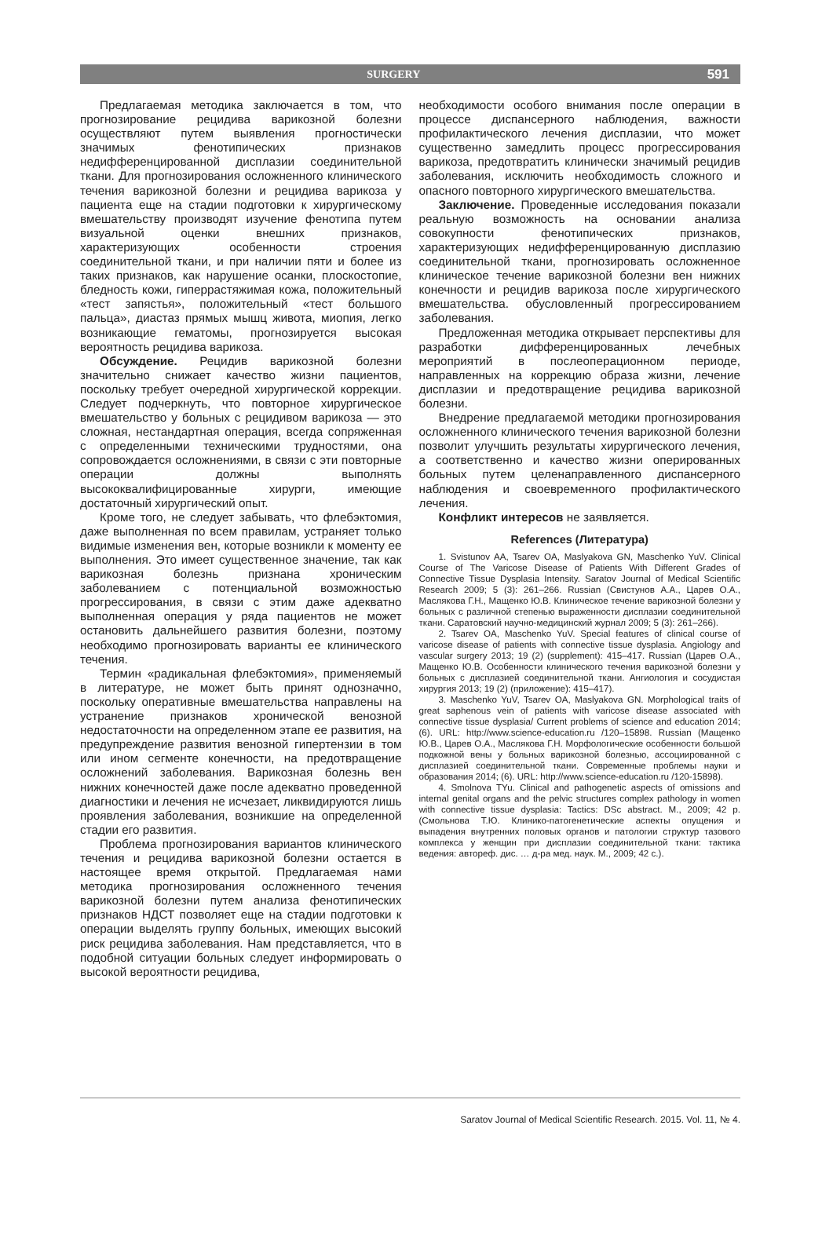SURGERY 591
Предлагаемая методика заключается в том, что прогнозирование рецидива варикозной болезни осуществляют путем выявления прогностически значимых фенотипических признаков недифференцированной дисплазии соединительной ткани. Для прогнозирования осложненного клинического течения варикозной болезни и рецидива варикоза у пациента еще на стадии подготовки к хирургическому вмешательству производят изучение фенотипа путем визуальной оценки внешних признаков, характеризующих особенности строения соединительной ткани, и при наличии пяти и более из таких признаков, как нарушение осанки, плоскостопие, бледность кожи, гиперрастяжимая кожа, положительный «тест запястья», положительный «тест большого пальца», диастаз прямых мышц живота, миопия, легко возникающие гематомы, прогнозируется высокая вероятность рецидива варикоза.
Обсуждение. Рецидив варикозной болезни значительно снижает качество жизни пациентов, поскольку требует очередной хирургической коррекции. Следует подчеркнуть, что повторное хирургическое вмешательство у больных с рецидивом варикоза — это сложная, нестандартная операция, всегда сопряженная с определенными техническими трудностями, она сопровождается осложнениями, в связи с эти повторные операции должны выполнять высококвалифицированные хирурги, имеющие достаточный хирургический опыт.
Кроме того, не следует забывать, что флебэктомия, даже выполненная по всем правилам, устраняет только видимые изменения вен, которые возникли к моменту ее выполнения. Это имеет существенное значение, так как варикозная болезнь признана хроническим заболеванием с потенциальной возможностью прогрессирования, в связи с этим даже адекватно выполненная операция у ряда пациентов не может остановить дальнейшего развития болезни, поэтому необходимо прогнозировать варианты ее клинического течения.
Термин «радикальная флебэктомия», применяемый в литературе, не может быть принят однозначно, поскольку оперативные вмешательства направлены на устранение признаков хронической венозной недостаточности на определенном этапе ее развития, на предупреждение развития венозной гипертензии в том или ином сегменте конечности, на предотвращение осложнений заболевания. Варикозная болезнь вен нижних конечностей даже после адекватно проведенной диагностики и лечения не исчезает, ликвидируются лишь проявления заболевания, возникшие на определенной стадии его развития.
Проблема прогнозирования вариантов клинического течения и рецидива варикозной болезни остается в настоящее время открытой. Предлагаемая нами методика прогнозирования осложненного течения варикозной болезни путем анализа фенотипических признаков НДСТ позволяет еще на стадии подготовки к операции выделять группу больных, имеющих высокий риск рецидива заболевания. Нам представляется, что в подобной ситуации больных следует информировать о высокой вероятности рецидива,
необходимости особого внимания после операции в процессе диспансерного наблюдения, важности профилактического лечения дисплазии, что может существенно замедлить процесс прогрессирования варикоза, предотвратить клинически значимый рецидив заболевания, исключить необходимость сложного и опасного повторного хирургического вмешательства.
Заключение. Проведенные исследования показали реальную возможность на основании анализа совокупности фенотипических признаков, характеризующих недифференцированную дисплазию соединительной ткани, прогнозировать осложненное клиническое течение варикозной болезни вен нижних конечности и рецидив варикоза после хирургического вмешательства. обусловленный прогрессированием заболевания.
Предложенная методика открывает перспективы для разработки дифференцированных лечебных мероприятий в послеоперационном периоде, направленных на коррекцию образа жизни, лечение дисплазии и предотвращение рецидива варикозной болезни.
Внедрение предлагаемой методики прогнозирования осложненного клинического течения варикозной болезни позволит улучшить результаты хирургического лечения, а соответственно и качество жизни оперированных больных путем целенаправленного диспансерного наблюдения и своевременного профилактического лечения.
Конфликт интересов не заявляется.
References (Литература)
1. Svistunov AA, Tsarev OA, Maslyakova GN, Maschenko YuV. Clinical Course of The Varicose Disease of Patients With Different Grades of Connective Tissue Dysplasia Intensity. Saratov Journal of Medical Scientific Research 2009; 5 (3): 261–266. Russian (Свистунов А.А., Царев О.А., Маслякова Г.Н., Мащенко Ю.В. Клиническое течение варикозной болезни у больных с различной степенью выраженности дисплазии соединительной ткани. Саратовский научно-медицинский журнал 2009; 5 (3): 261–266).
2. Tsarev OA, Maschenko YuV. Special features of clinical course of varicose disease of patients with connective tissue dysplasia. Angiology and vascular surgery 2013; 19 (2) (supplement): 415–417. Russian (Царев О.А., Мащенко Ю.В. Особенности клинического течения варикозной болезни у больных с дисплазией соединительной ткани. Ангиология и сосудистая хирургия 2013; 19 (2) (приложение): 415–417).
3. Maschenko YuV, Tsarev OA, Maslyakova GN. Morphological traits of great saphenous vein of patients with varicose disease associated with connective tissue dysplasia/ Current problems of science and education 2014; (6). URL: http://www.science-education.ru /120–15898. Russian (Мащенко Ю.В., Царев О.А., Маслякова Г.Н. Морфологические особенности большой подкожной вены у больных варикозной болезнью, ассоциированной с дисплазией соединительной ткани. Современные проблемы науки и образования 2014; (6). URL: http://www.science-education.ru /120-15898).
4. Smolnova TYu. Clinical and pathogenetic aspects of omissions and internal genital organs and the pelvic structures complex pathology in women with connective tissue dysplasia: Tactics: DSc abstract. M., 2009; 42 p. (Смольнова Т.Ю. Клинико-патогенетические аспекты опущения и выпадения внутренних половых органов и патологии структур тазового комплекса у женщин при дисплазии соединительной ткани: тактика ведения: автореф. дис. … д-ра мед. наук. М., 2009; 42 с.).
Saratov Journal of Medical Scientific Research. 2015. Vol. 11, № 4.